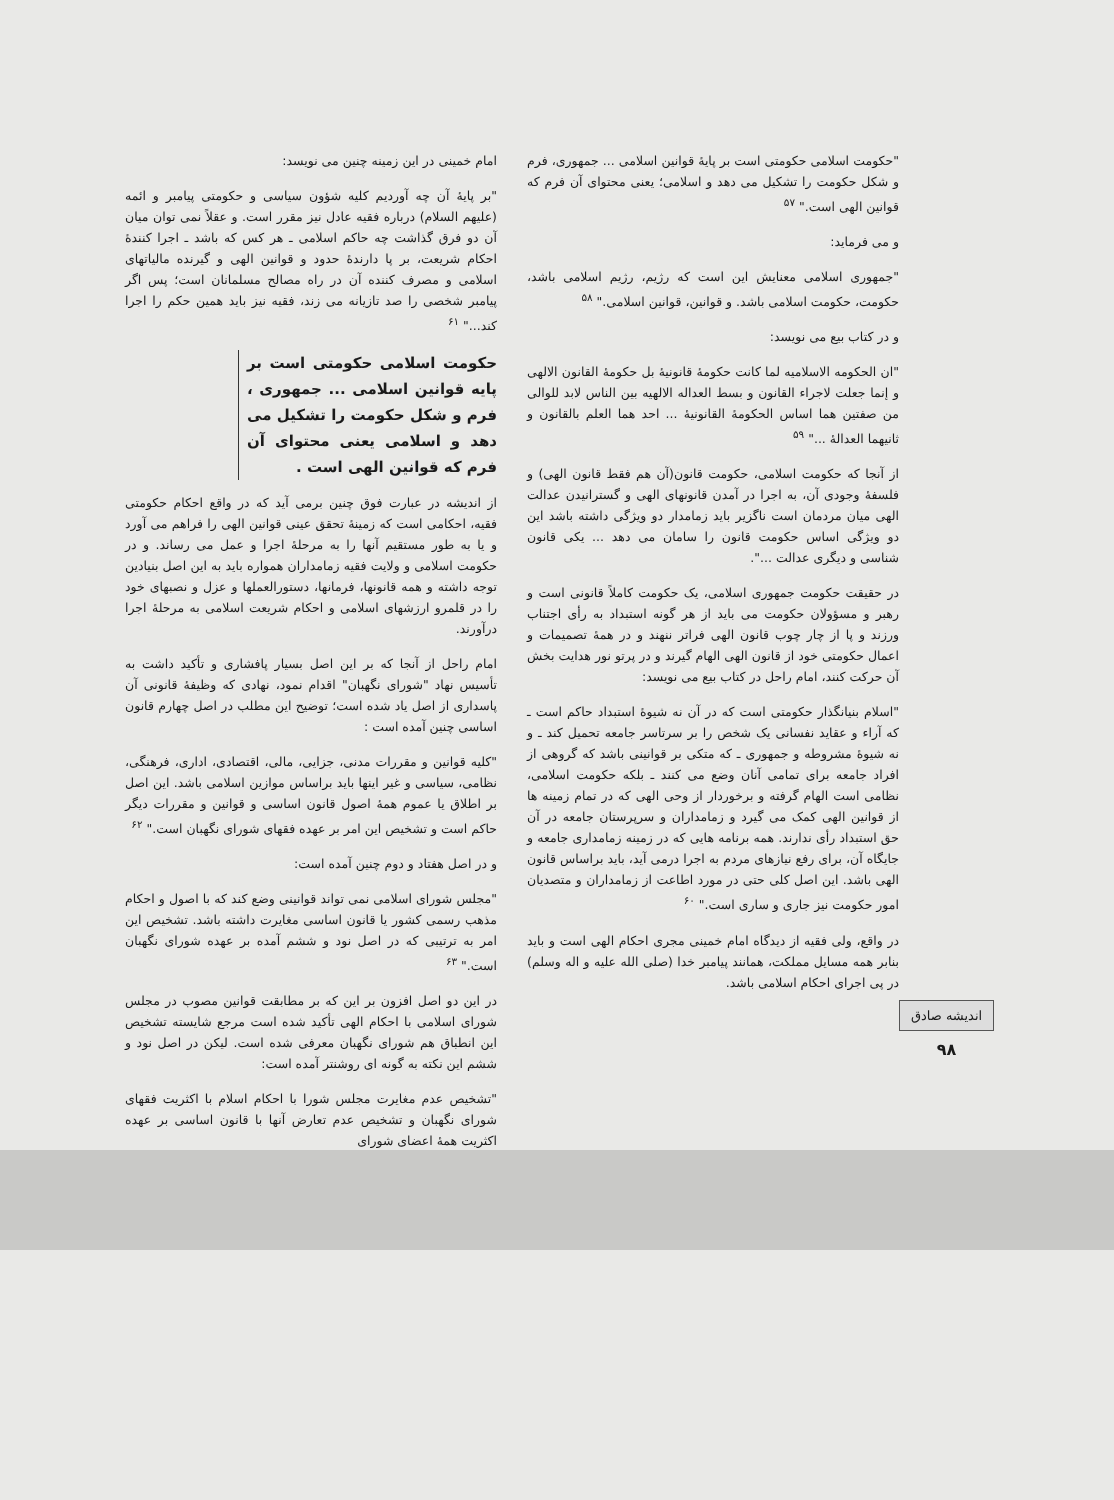اندیشه صادق
۹۸
"حکومت اسلامی حکومتی است بر پایهٔ قوانین اسلامی ... جمهوری، فرم و شکل حکومت را تشکیل می دهد و اسلامی؛ یعنی محتوای آن فرم که قوانین الهی است." <sup>۵۷</sup>
و می فرماید:
"جمهوری اسلامی معنایش این است که رژیم، رژیم اسلامی باشد، حکومت، حکومت اسلامی باشد. و قوانین، قوانین اسلامی." <sup>۵۸</sup>
و در کتاب بیع می نویسد:
"ان الحکومه الاسلامیه لما کانت حکومهٔ قانونیهٔ بل حکومهٔ القانون الالهی و إنما جعلت لاجراء القانون و بسط العداله الالهیه بین الناس لابد للوالی من صفتین هما اساس الحکومهٔ القانونیهٔ ... احد هما العلم بالقانون و ثانیهما العدالهٔ ..." <sup>۵۹</sup>
از آنجا که حکومت اسلامی، حکومت قانون(آن هم فقط قانون الهی) و فلسفهٔ وجودی آن، به اجرا در آمدن قانونهای الهی و گسترانیدن عدالت الهی میان مردمان است ناگزیر باید زمامدار دو ویژگی داشته باشد این دو ویژگی اساس حکومت قانون را سامان می دهد ... یکی قانون شناسی و دیگری عدالت ...".
در حقیقت حکومت جمهوری اسلامی، یک حکومت کاملاً قانونی است و رهبر و مسؤولان حکومت می باید از هر گونه استبداد به رأی اجتناب ورزند و پا از چار چوب قانون الهی فراتر ننهند و در همهٔ تصمیمات و اعمال حکومتی خود از قانون الهی الهام گیرند و در پرتو نور هدایت بخش آن حرکت کنند، امام راحل در کتاب بیع می نویسد:
"اسلام بنیانگذار حکومتی است که در آن نه شیوهٔ استبداد حاکم است ـ که آراء و عقاید نفسانی یک شخص را بر سرتاسر جامعه تحمیل کند ـ و نه شیوهٔ مشروطه و جمهوری ـ که متکی بر قوانینی باشد که گروهی از افراد جامعه برای تمامی آنان وضع می کنند ـ بلکه حکومت اسلامی، نظامی است الهام گرفته و برخوردار از وحی الهی که در تمام زمینه ها از قوانین الهی کمک می گیرد و زمامداران و سرپرستان جامعه در آن حق استبداد رأی ندارند. همه برنامه هایی که در زمینه زمامداری جامعه و جایگاه آن، برای رفع نیازهای مردم به اجرا درمی آید، باید براساس قانون الهی باشد. این اصل کلی حتی در مورد اطاعت از زمامداران و متصدیان امور حکومت نیز جاری و ساری است." <sup>۶۰</sup>
در واقع، ولی فقیه از دیدگاه امام خمینی مجری احکام الهی است و باید بنابر همه مسایل مملکت، همانند پیامبر خدا (صلی الله علیه و اله وسلم) در پی اجرای احکام اسلامی باشد.
امام خمینی در این زمینه چنین می نویسد:
"بر پایهٔ آن چه آوردیم کلیه شؤون سیاسی و حکومتی پیامبر و ائمه (علیهم السلام) درباره فقیه عادل نیز مقرر است. و عقلاً نمی توان میان آن دو فرق گذاشت چه حاکم اسلامی ـ هر کس که باشد ـ اجرا کنندهٔ احکام شریعت، بر پا دارندهٔ حدود و قوانین الهی و گیرنده مالیاتهای اسلامی و مصرف کننده آن در راه مصالح مسلمانان است؛ پس اگر پیامبر شخصی را صد تازیانه می زند، فقیه نیز باید همین حکم را اجرا کند..." <sup>۶۱</sup>
حکومت اسلامی حکومتی است بر پایه قوانین اسلامی ... جمهوری ، فرم و شکل حکومت را تشکیل می دهد و اسلامی یعنی محتوای آن فرم که قوانین الهی است .
از اندیشه در عبارت فوق چنین برمی آید که در واقع احکام حکومتی فقیه، احکامی است که زمینهٔ تحقق عینی قوانین الهی را فراهم می آورد و یا به طور مستقیم آنها را به مرحلهٔ اجرا و عمل می رساند. و در حکومت اسلامی و ولایت فقیه زمامداران همواره باید به این اصل بنیادین توجه داشته و همه قانونها، فرمانها، دستورالعملها و عزل و نصبهای خود را در قلمرو ارزشهای اسلامی و احکام شریعت اسلامی به مرحلهٔ اجرا درآورند.
امام راحل از آنجا که بر این اصل بسیار پافشاری و تأکید داشت به تأسیس نهاد "شورای نگهبان" اقدام نمود، نهادی که وظیفهٔ قانونی آن پاسداری از اصل یاد شده است؛ توضیح این مطلب در اصل چهارم قانون اساسی چنین آمده است :
"کلیه قوانین و مقررات مدنی، جزایی، مالی، اقتصادی، اداری، فرهنگی، نظامی، سیاسی و غیر اینها باید براساس موازین اسلامی باشد. این اصل بر اطلاق یا عموم همهٔ اصول قانون اساسی و قوانین و مقررات دیگر حاکم است و تشخیص این امر بر عهده فقهای شورای نگهبان است." <sup>۶۲</sup>
و در اصل هفتاد و دوم چنین آمده است:
"مجلس شورای اسلامی نمی تواند قوانینی وضع کند که با اصول و احکام مذهب رسمی کشور یا قانون اساسی مغایرت داشته باشد. تشخیص این امر به ترتیبی که در اصل نود و ششم آمده بر عهده شورای نگهبان است." <sup>۶۳</sup>
در این دو اصل افزون بر این که بر مطابقت قوانین مصوب در مجلس شورای اسلامی با احکام الهی تأکید شده است مرجع شایسته تشخیص این انطباق هم شورای نگهبان معرفی شده است. لیکن در اصل نود و ششم این نکته به گونه ای روشنتر آمده است:
"تشخیص عدم مغایرت مجلس شورا با احکام اسلام با اکثریت فقهای شورای نگهبان و تشخیص عدم تعارض آنها با قانون اساسی بر عهده اکثریت همهٔ اعضای شورای